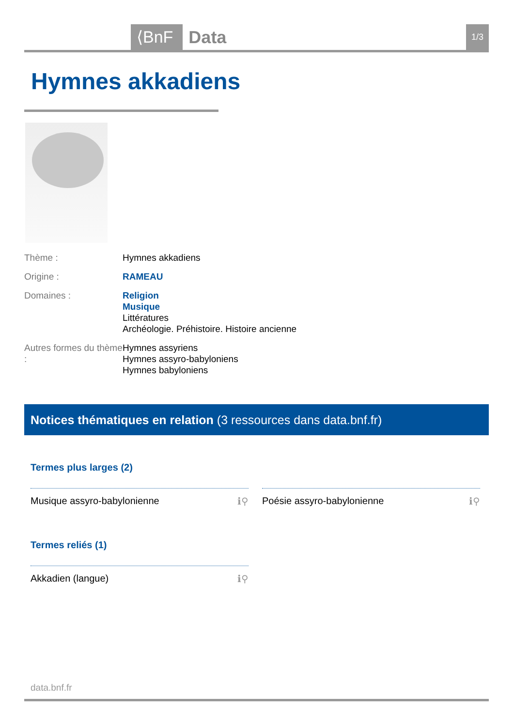⟨BnF Data 1/3
Hymnes akkadiens
Thème : Hymnes akkadiens
Origine : RAMEAU
Domaines : Religion
Musique
Littératures
Archéologie. Préhistoire. Histoire ancienne
Autres formes du thème :
Hymnes assyriens
Hymnes assyro-babyloniens
Hymnes babyloniens
Notices thématiques en relation (3 ressources dans data.bnf.fr)
Termes plus larges (2)
Musique assyro-babylonienne ℹ⚲ Poésie assyro-babylonienne ℹ⚲
Termes reliés (1)
Akkadien (langue) ℹ⚲
data.bnf.fr